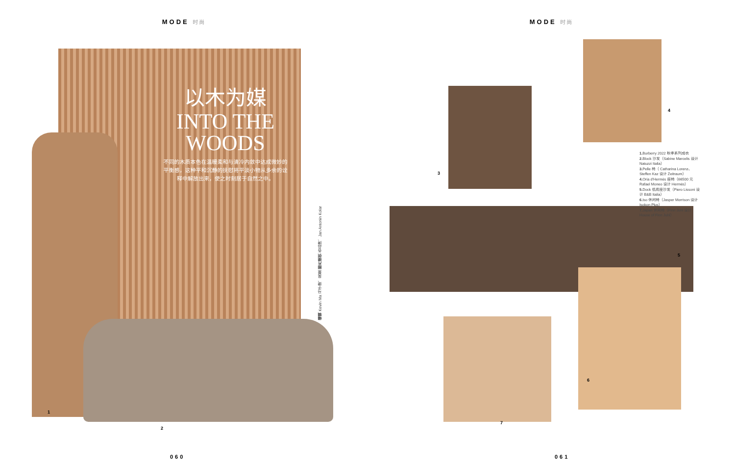MODE 时尚
以木为媒
INTO THE WOODS
不同的木质本色在温暖柔和与清冷内敛中达成微妙的平衡感，这种平和沉静的抚慰将平淡小物从多余的诠释中解放出来，使之时刻居于自然之中。
1
2
编辑 Kevin Ma 马子捷、吴量 图片提供 各品牌、Jan Antonin Kolar
060
MODE 时尚
3
4
5
6
7
1. Burberry 2022 秋季系列成衣
2. Block 沙发（Sabine Marcelis 设计 Natuzzi Italia）
3. Pelle 椅（ Catharina Lorenz、Steffen Kaz 设计 Zeitraum）
4. Oria d'Hermès 座椅（66500 元 Rafael Moneo 设计 Hermès）
5. Dock 低底座沙发（Piero Lissoni 设计 B&B Italia）
6. Iso 休闲椅（Jasper Morrison 设计 Isokon Plus）
7. Japan 休闲椅（Finn Juhl 设计 House of Finn Juhl）
061